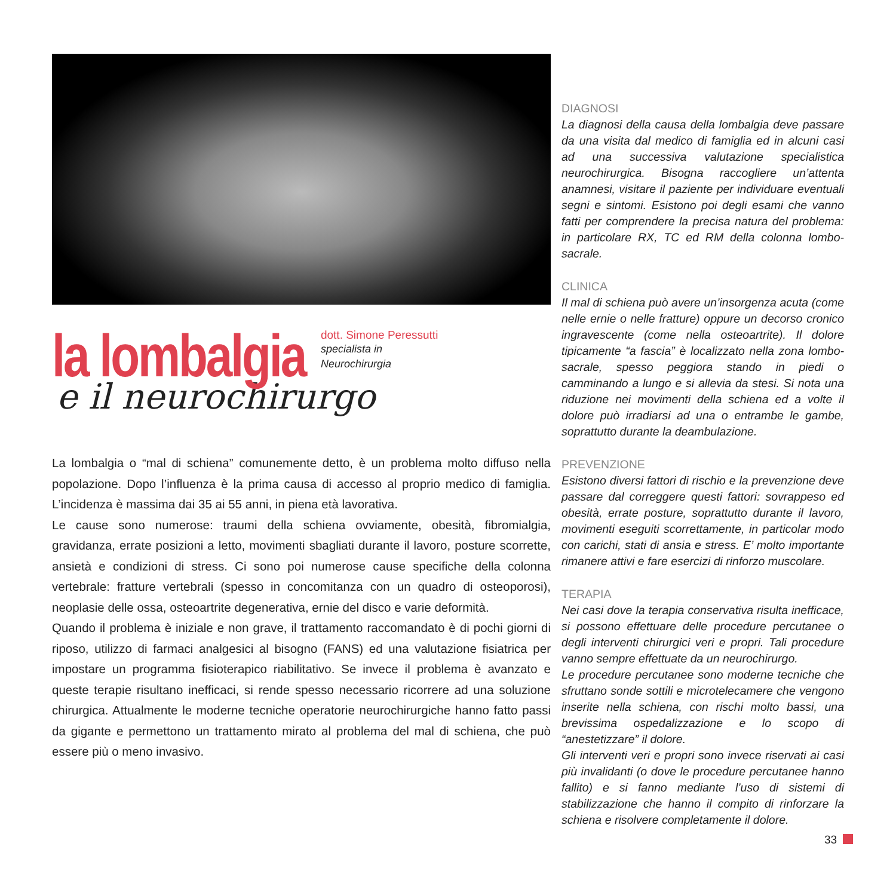la lombalgia
dott. Simone Peressutti
specialista in
Neurochirurgia
e il neurochirurgo
La lombalgia o “mal di schiena” comunemente detto, è un problema molto diffuso nella popolazione. Dopo l’influenza è la prima causa di accesso al proprio medico di famiglia. L’incidenza è massima dai 35 ai 55 anni, in piena età lavorativa.
Le cause sono numerose: traumi della schiena ovviamente, obesità, fibromialgia, gravidanza, errate posizioni a letto, movimenti sbagliati durante il lavoro, posture scorrette, ansietà e condizioni di stress. Ci sono poi numerose cause specifiche della colonna vertebrale: fratture vertebrali (spesso in concomitanza con un quadro di osteoporosi), neoplasie delle ossa, osteoartrite degenerativa, ernie del disco e varie deformità.
Quando il problema è iniziale e non grave, il trattamento raccomandato è di pochi giorni di riposo, utilizzo di farmaci analgesici al bisogno (FANS) ed una valutazione fisiatrica per impostare un programma fisioterapico riabilitativo. Se invece il problema è avanzato e queste terapie risultano inefficaci, si rende spesso necessario ricorrere ad una soluzione chirurgica. Attualmente le moderne tecniche operatorie neurochirurgiche hanno fatto passi da gigante e permettono un trattamento mirato al problema del mal di schiena, che può essere più o meno invasivo.
DIAGNOSI
La diagnosi della causa della lombalgia deve passare da una visita dal medico di famiglia ed in alcuni casi ad una successiva valutazione specialistica neurochirurgica. Bisogna raccogliere un’attenta anamnesi, visitare il paziente per individuare eventuali segni e sintomi. Esistono poi degli esami che vanno fatti per comprendere la precisa natura del problema: in particolare RX, TC ed RM della colonna lombo-sacrale.
CLINICA
Il mal di schiena può avere un’insorgenza acuta (come nelle ernie o nelle fratture) oppure un decorso cronico ingravescente (come nella osteoartrite). Il dolore tipicamente “a fascia” è localizzato nella zona lombo-sacrale, spesso peggiora stando in piedi o camminando a lungo e si allevia da stesi. Si nota una riduzione nei movimenti della schiena ed a volte il dolore può irradiarsi ad una o entrambe le gambe, soprattutto durante la deambulazione.
PREVENZIONE
Esistono diversi fattori di rischio e la prevenzione deve passare dal correggere questi fattori: sovrappeso ed obesità, errate posture, soprattutto durante il lavoro, movimenti eseguiti scorrettamente, in particolar modo con carichi, stati di ansia e stress. E’ molto importante rimanere attivi e fare esercizi di rinforzo muscolare.
TERAPIA
Nei casi dove la terapia conservativa risulta inefficace, si possono effettuare delle procedure percutanee o degli interventi chirurgici veri e propri. Tali procedure vanno sempre effettuate da un neurochirurgo.
Le procedure percutanee sono moderne tecniche che sfruttano sonde sottili e microtelecamere che vengono inserite nella schiena, con rischi molto bassi, una brevissima ospedalizzazione e lo scopo di “anestetizzare” il dolore.
Gli interventi veri e propri sono invece riservati ai casi più invalidanti (o dove le procedure percutanee hanno fallito) e si fanno mediante l’uso di sistemi di stabilizzazione che hanno il compito di rinforzare la schiena e risolvere completamente il dolore.
33